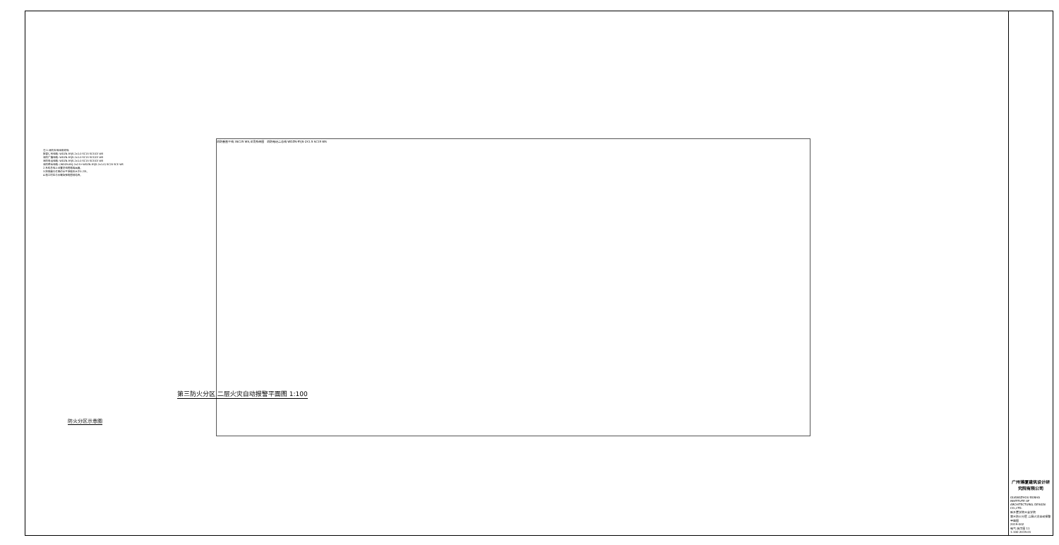注:1.消防支线线缆说明:
报警信号线路: WDZN-RYJS-2x1.0 SC15 SCE/CE WS
消防广播线路: WDZN-RYJS-2x1.0 SC15 SCE/CE WS
消防电话线路: WDZN-RYJS-2x1.0 SC15 SCE/CE WS
消防联动线路: (WDZN-BYJ-2x2.5+WDZN-RYJS-2x1.0) SC20 SCE WS
2.系统总线上设置总线短路隔离器。
3.探测器与灯具的水平净距应大于0.2米。
4.施工时应与水暖及强电图纸结合。
消防垂直干线 3SC25 WS,详见系统图 消防电话二总线 WDZN-RYJS-2X1.5 SC15 WS
第三防火分区 二层火灾自动报警平面图 1:100
防火分区示意图
广州博厦建筑设计研究院有限公司
GUANGZHOU BOSHA INSTITUTE OF ARCHITECTURAL DESIGN CO.,LTD.
新乡医学院三全学院
第三防火分区 二层火灾自动报警平面图
2019-002
电气 施工图 11
1:100 2019.01